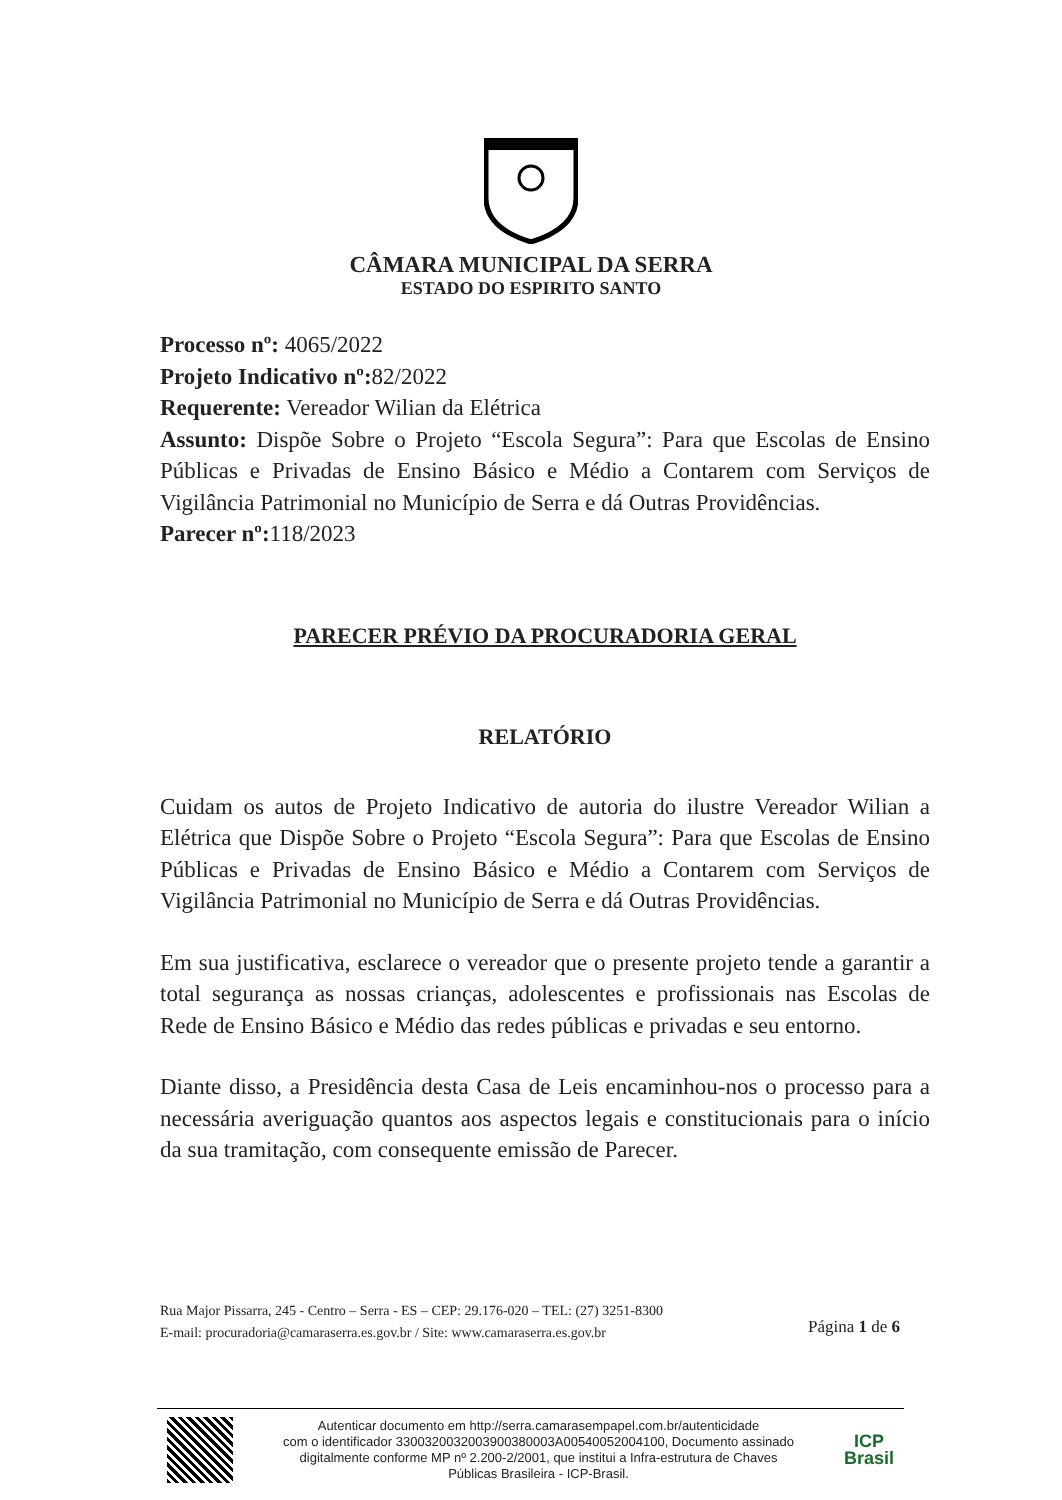CÂMARA MUNICIPAL DA SERRA
ESTADO DO ESPIRITO SANTO
Processo nº: 4065/2022
Projeto Indicativo nº: 82/2022
Requerente: Vereador Wilian da Elétrica
Assunto: Dispõe Sobre o Projeto “Escola Segura”: Para que Escolas de Ensino Públicas e Privadas de Ensino Básico e Médio a Contarem com Serviços de Vigilância Patrimonial no Município de Serra e dá Outras Providências.
Parecer nº: 118/2023
PARECER PRÉVIO DA PROCURADORIA GERAL
RELATÓRIO
Cuidam os autos de Projeto Indicativo de autoria do ilustre Vereador Wilian a Elétrica que Dispõe Sobre o Projeto “Escola Segura”: Para que Escolas de Ensino Públicas e Privadas de Ensino Básico e Médio a Contarem com Serviços de Vigilância Patrimonial no Município de Serra e dá Outras Providências.
Em sua justificativa, esclarece o vereador que o presente projeto tende a garantir a total segurança as nossas crianças, adolescentes e profissionais nas Escolas de Rede de Ensino Básico e Médio das redes públicas e privadas e seu entorno.
Diante disso, a Presidência desta Casa de Leis encaminhou-nos o processo para a necessária averiguação quantos aos aspectos legais e constitucionais para o início da sua tramitação, com consequente emissão de Parecer.
Rua Major Pissarra, 245 - Centro – Serra - ES – CEP: 29.176-020 – TEL: (27) 3251-8300
E-mail: procuradoria@camaraserra.es.gov.br / Site: www.camaraserra.es.gov.br
Página 1 de 6
Autenticar documento em http://serra.camarasempapel.com.br/autenticidade
com o identificador 3300320032003900380003A00540052004100, Documento assinado
digitalmente conforme MP nº 2.200-2/2001, que institui a Infra-estrutura de Chaves
Públicas Brasileira - ICP-Brasil.
ICP
Brasil